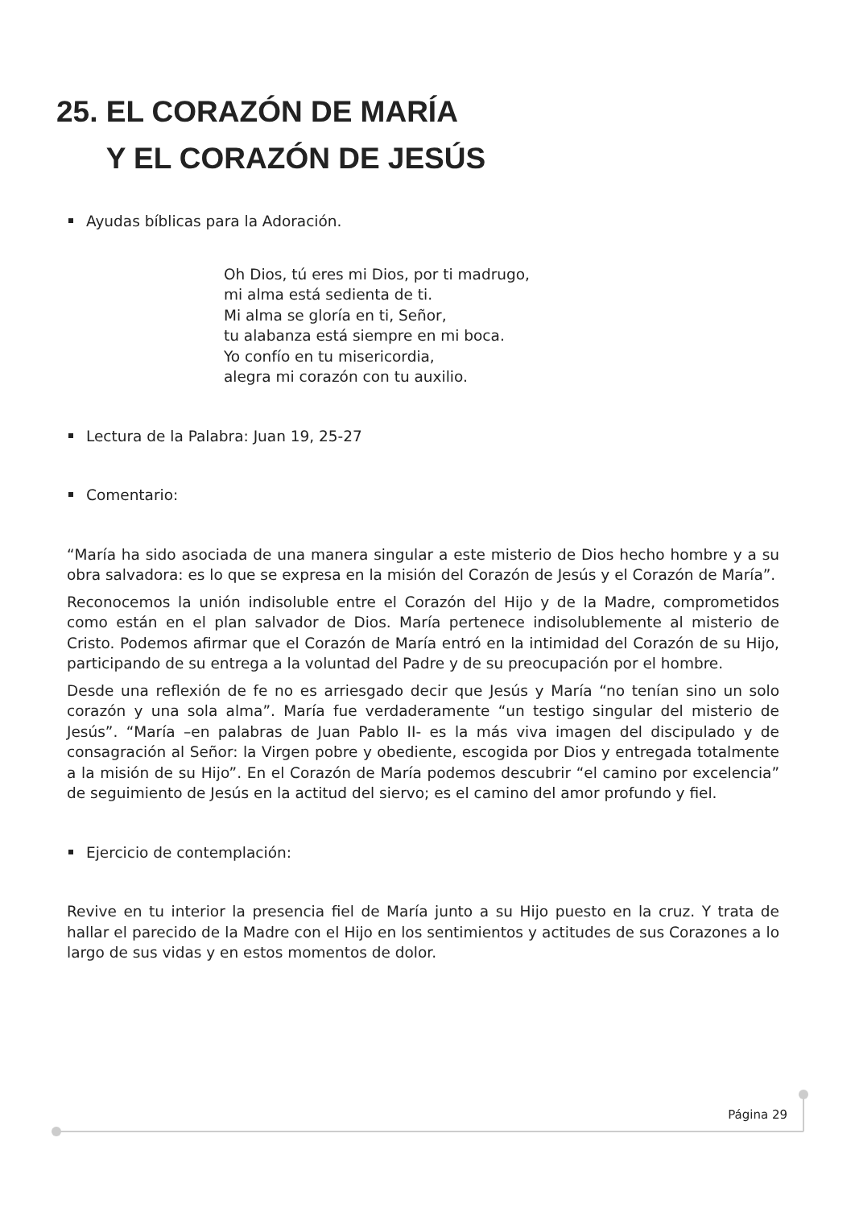25. EL CORAZÓN DE MARÍA
Y EL CORAZÓN DE JESÚS
Ayudas bíblicas para la Adoración.
Oh Dios, tú eres mi Dios, por ti madrugo,
mi alma está sedienta de ti.
Mi alma se gloría en ti, Señor,
tu alabanza está siempre en mi boca.
Yo confío en tu misericordia,
alegra mi corazón con tu auxilio.
Lectura de la Palabra: Juan 19, 25-27
Comentario:
“María ha sido asociada de una manera singular a este misterio de Dios hecho hombre y a su obra salvadora: es lo que se expresa en la misión del Corazón de Jesús y el Corazón de María”.
Reconocemos la unión indisoluble entre el Corazón del Hijo y de la Madre, comprometidos como están en el plan salvador de Dios. María pertenece indisolublemente al misterio de Cristo. Podemos afirmar que el Corazón de María entró en la intimidad del Corazón de su Hijo, participando de su entrega a la voluntad del Padre y de su preocupación por el hombre.
Desde una reflexión de fe no es arriesgado decir que Jesús y María “no tenían sino un solo corazón y una sola alma”. María fue verdaderamente “un testigo singular del misterio de Jesús”. “María –en palabras de Juan Pablo II- es la más viva imagen del discipulado y de consagración al Señor: la Virgen pobre y obediente, escogida por Dios y entregada totalmente a la misión de su Hijo”. En el Corazón de María podemos descubrir “el camino por excelencia” de seguimiento de Jesús en la actitud del siervo; es el camino del amor profundo y fiel.
Ejercicio de contemplación:
Revive en tu interior la presencia fiel de María junto a su Hijo puesto en la cruz. Y trata de hallar el parecido de la Madre con el Hijo en los sentimientos y actitudes de sus Corazones a lo largo de sus vidas y en estos momentos de dolor.
Página 29